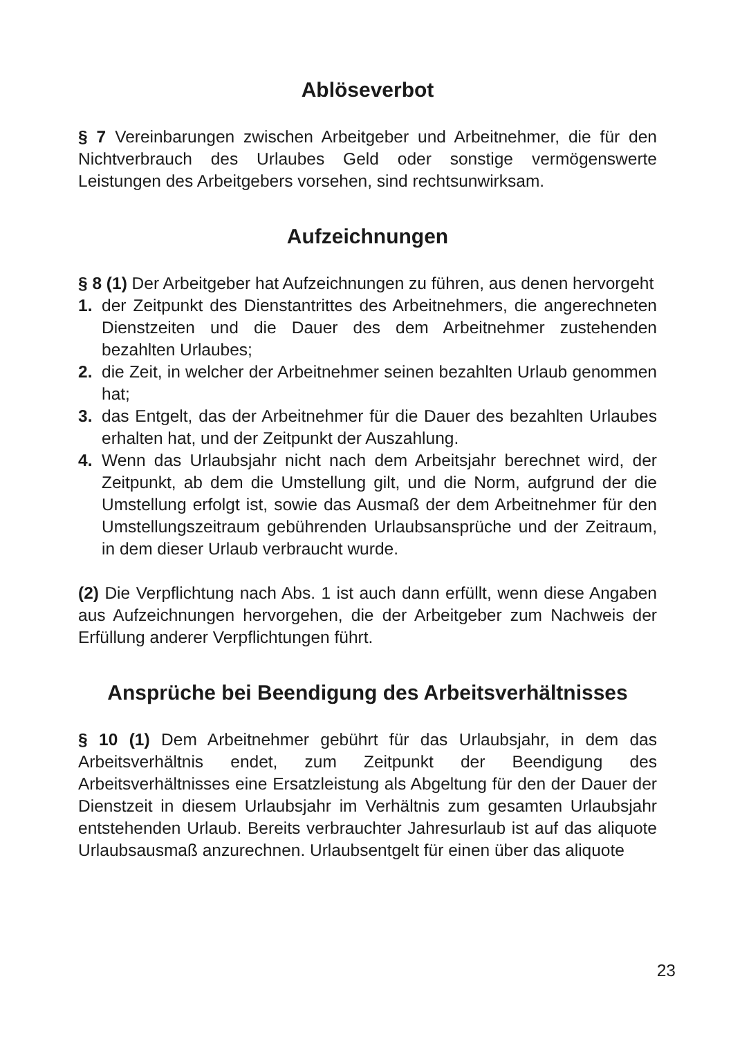Ablöseverbot
§ 7 Vereinbarungen zwischen Arbeitgeber und Arbeitnehmer, die für den Nichtverbrauch des Urlaubes Geld oder sonstige vermögenswerte Leistungen des Arbeitgebers vorsehen, sind rechtsunwirksam.
Aufzeichnungen
§ 8 (1) Der Arbeitgeber hat Aufzeichnungen zu führen, aus denen hervorgeht
1. der Zeitpunkt des Dienstantrittes des Arbeitnehmers, die angerechneten Dienstzeiten und die Dauer des dem Arbeitnehmer zustehenden bezahlten Urlaubes;
2. die Zeit, in welcher der Arbeitnehmer seinen bezahlten Urlaub genommen hat;
3. das Entgelt, das der Arbeitnehmer für die Dauer des bezahlten Urlaubes erhalten hat, und der Zeitpunkt der Auszahlung.
4. Wenn das Urlaubsjahr nicht nach dem Arbeitsjahr berechnet wird, der Zeitpunkt, ab dem die Umstellung gilt, und die Norm, aufgrund der die Umstellung erfolgt ist, sowie das Ausmaß der dem Arbeitnehmer für den Umstellungszeitraum gebührenden Urlaubsansprüche und der Zeitraum, in dem dieser Urlaub verbraucht wurde.
(2) Die Verpflichtung nach Abs. 1 ist auch dann erfüllt, wenn diese Angaben aus Aufzeichnungen hervorgehen, die der Arbeitgeber zum Nachweis der Erfüllung anderer Verpflichtungen führt.
Ansprüche bei Beendigung des Arbeitsverhältnisses
§ 10 (1) Dem Arbeitnehmer gebührt für das Urlaubsjahr, in dem das Arbeitsverhältnis endet, zum Zeitpunkt der Beendigung des Arbeitsverhältnisses eine Ersatzleistung als Abgeltung für den der Dauer der Dienstzeit in diesem Urlaubsjahr im Verhältnis zum gesamten Urlaubsjahr entstehenden Urlaub. Bereits verbrauchter Jahresurlaub ist auf das aliquote Urlaubsausmaß anzurechnen. Urlaubsentgelt für einen über das aliquote
23